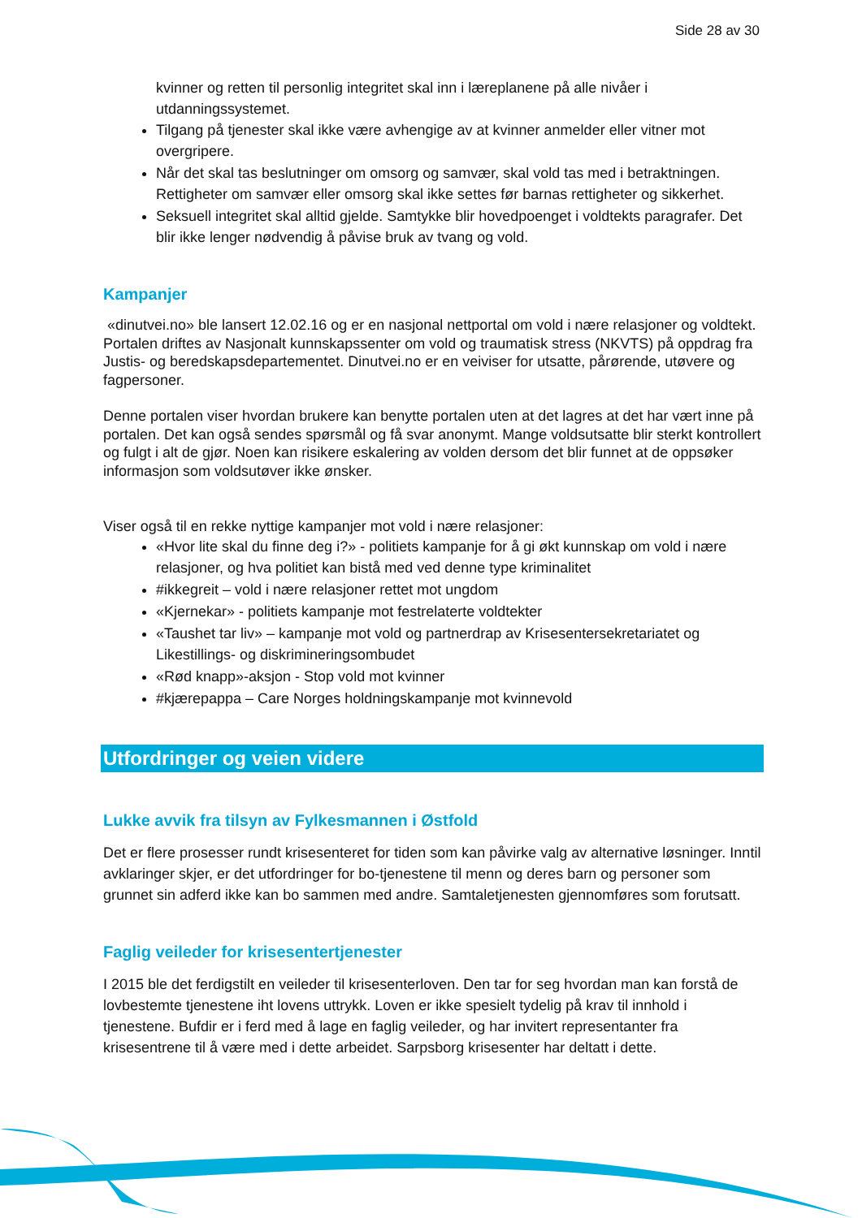Side 28 av 30
kvinner og retten til personlig integritet skal inn i læreplanene på alle nivåer i utdanningssystemet.
Tilgang på tjenester skal ikke være avhengige av at kvinner anmelder eller vitner mot overgripere.
Når det skal tas beslutninger om omsorg og samvær, skal vold tas med i betraktningen. Rettigheter om samvær eller omsorg skal ikke settes før barnas rettigheter og sikkerhet.
Seksuell integritet skal alltid gjelde. Samtykke blir hovedpoenget i voldtekts paragrafer. Det blir ikke lenger nødvendig å påvise bruk av tvang og vold.
Kampanjer
«dinutvei.no» ble lansert 12.02.16 og er en nasjonal nettportal om vold i nære relasjoner og voldtekt. Portalen driftes av Nasjonalt kunnskapssenter om vold og traumatisk stress (NKVTS) på oppdrag fra Justis- og beredskapsdepartementet. Dinutvei.no er en veiviser for utsatte, pårørende, utøvere og fagpersoner.
Denne portalen viser hvordan brukere kan benytte portalen uten at det lagres at det har vært inne på portalen. Det kan også sendes spørsmål og få svar anonymt. Mange voldsutsatte blir sterkt kontrollert og fulgt i alt de gjør. Noen kan risikere eskalering av volden dersom det blir funnet at de oppsøker informasjon som voldsutøver ikke ønsker.
Viser også til en rekke nyttige kampanjer mot vold i nære relasjoner:
«Hvor lite skal du finne deg i?» - politiets kampanje for å gi økt kunnskap om vold i nære relasjoner, og hva politiet kan bistå med ved denne type kriminalitet
#ikkegreit – vold i nære relasjoner rettet mot ungdom
«Kjernekar» - politiets kampanje mot festrelaterte voldtekter
«Taushet tar liv» – kampanje mot vold og partnerdrap av Krisesentersekretariatet og Likestillings- og diskrimineringsombudet
«Rød knapp»-aksjon - Stop vold mot kvinner
#kjærepappa – Care Norges holdningskampanje mot kvinnevold
Utfordringer og veien videre
Lukke avvik fra tilsyn av Fylkesmannen i Østfold
Det er flere prosesser rundt krisesenteret for tiden som kan påvirke valg av alternative løsninger. Inntil avklaringer skjer, er det utfordringer for bo-tjenestene til menn og deres barn og personer som grunnet sin adferd ikke kan bo sammen med andre. Samtaletjenesten gjennomføres som forutsatt.
Faglig veileder for krisesentertjenester
I 2015 ble det ferdigstilt en veileder til krisesenterloven. Den tar for seg hvordan man kan forstå de lovbestemte tjenestene iht lovens uttrykk. Loven er ikke spesielt tydelig på krav til innhold i tjenestene. Bufdir er i ferd med å lage en faglig veileder, og har invitert representanter fra krisesentrene til å være med i dette arbeidet. Sarpsborg krisesenter har deltatt i dette.